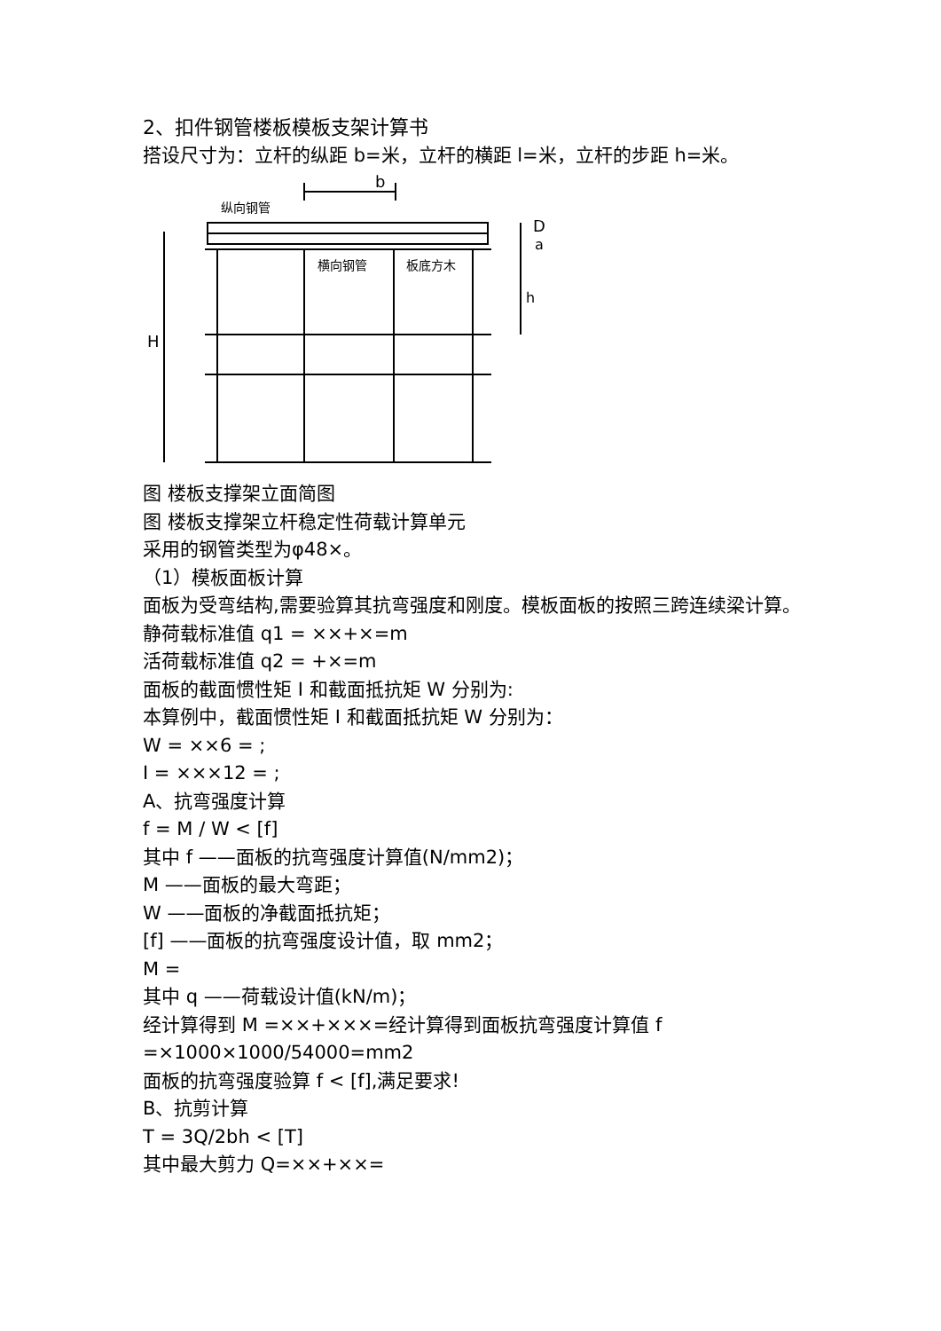2、扣件钢管楼板模板支架计算书
搭设尺寸为：立杆的纵距 b=米，立杆的横距 l=米，立杆的步距 h=米。
b
纵向钢管
横向钢管
板底方木
D
a
h
H
图 楼板支撑架立面简图
图 楼板支撑架立杆稳定性荷载计算单元
采用的钢管类型为φ48×。
（1）模板面板计算
面板为受弯结构,需要验算其抗弯强度和刚度。模板面板的按照三跨连续梁计算。
静荷载标准值 q1 = ××+×=m
活荷载标准值 q2 = +×=m
面板的截面惯性矩 I 和截面抵抗矩 W 分别为:
本算例中，截面惯性矩 I 和截面抵抗矩 W 分别为：
W = ××6 = ;
I = ×××12 = ;
A、抗弯强度计算
f = M / W < [f]
其中 f ——面板的抗弯强度计算值(N/mm2)；
M ——面板的最大弯距；
W ——面板的净截面抵抗矩；
[f] ——面板的抗弯强度设计值，取 mm2；
M =
其中 q ——荷载设计值(kN/m)；
经计算得到 M =××+×××=经计算得到面板抗弯强度计算值 f =×1000×1000/54000=mm2
面板的抗弯强度验算 f < [f],满足要求!
B、抗剪计算
T = 3Q/2bh < [T]
其中最大剪力 Q=××+××=